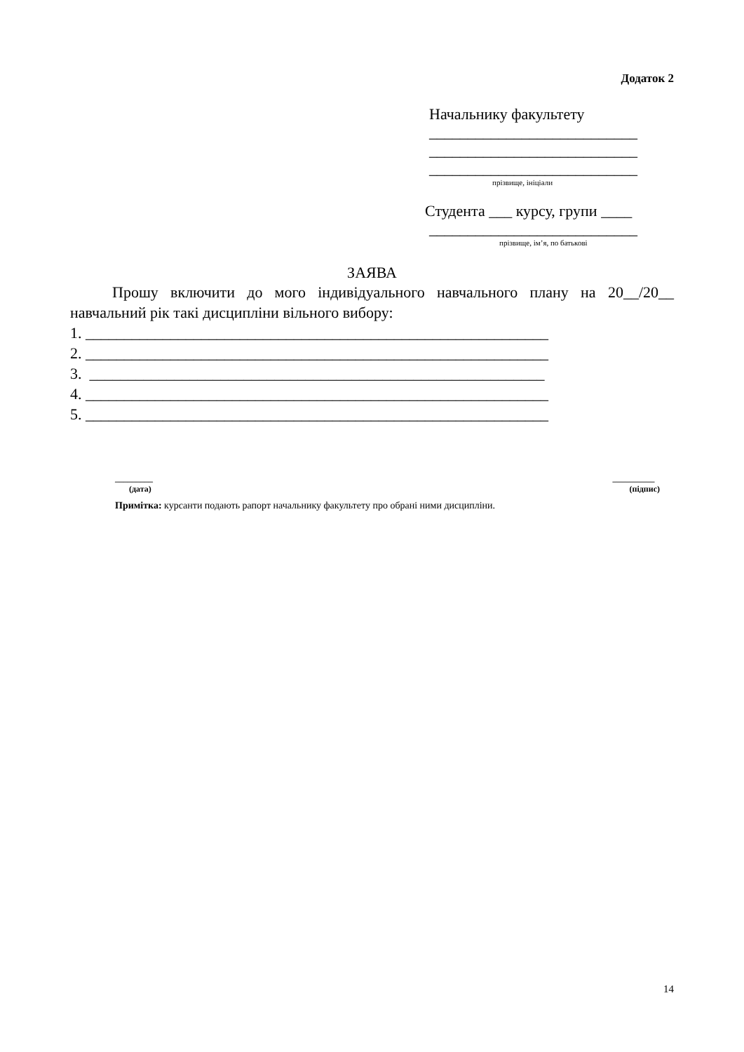Додаток 2
Начальнику факультету
___________________________
___________________________
___________________________
прізвище, ініціали
Студента ___ курсу, групи ____
___________________________
прізвище, ім’я, по батькові
ЗАЯВА
Прошу включити до мого індивідуального навчального плану на 20__/20__ навчальний рік такі дисципліни вільного вибору:
1. ____________________________________________________________
2. ____________________________________________________________
3. ___________________________________________________________
4. ____________________________________________________________
5. ____________________________________________________________
_________
(дата)
__________
(підпис)
Примітка: курсанти подають рапорт начальнику факультету про обрані ними дисципліни.
14